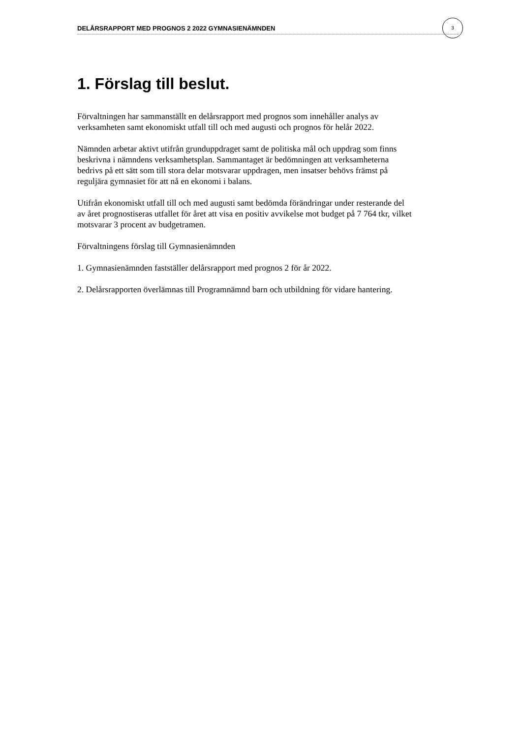DELÅRSRAPPORT MED PROGNOS 2 2022 GYMNASIENÄMNDEN
3
1. Förslag till beslut.
Förvaltningen har sammanställt en delårsrapport med prognos som innehåller analys av verksamheten samt ekonomiskt utfall till och med augusti och prognos för helår 2022.
Nämnden arbetar aktivt utifrån grunduppdraget samt de politiska mål och uppdrag som finns beskrivna i nämndens verksamhetsplan. Sammantaget är bedömningen att verksamheterna bedrivs på ett sätt som till stora delar motsvarar uppdragen, men insatser behövs främst på reguljära gymnasiet för att nå en ekonomi i balans.
Utifrån ekonomiskt utfall till och med augusti samt bedömda förändringar under resterande del av året prognostiseras utfallet för året att visa en positiv avvikelse mot budget på 7 764 tkr, vilket motsvarar 3 procent av budgetramen.
Förvaltningens förslag till Gymnasienämnden
1. Gymnasienämnden fastställer delårsrapport med prognos 2 för år 2022.
2. Delårsrapporten överlämnas till Programnämnd barn och utbildning för vidare hantering.